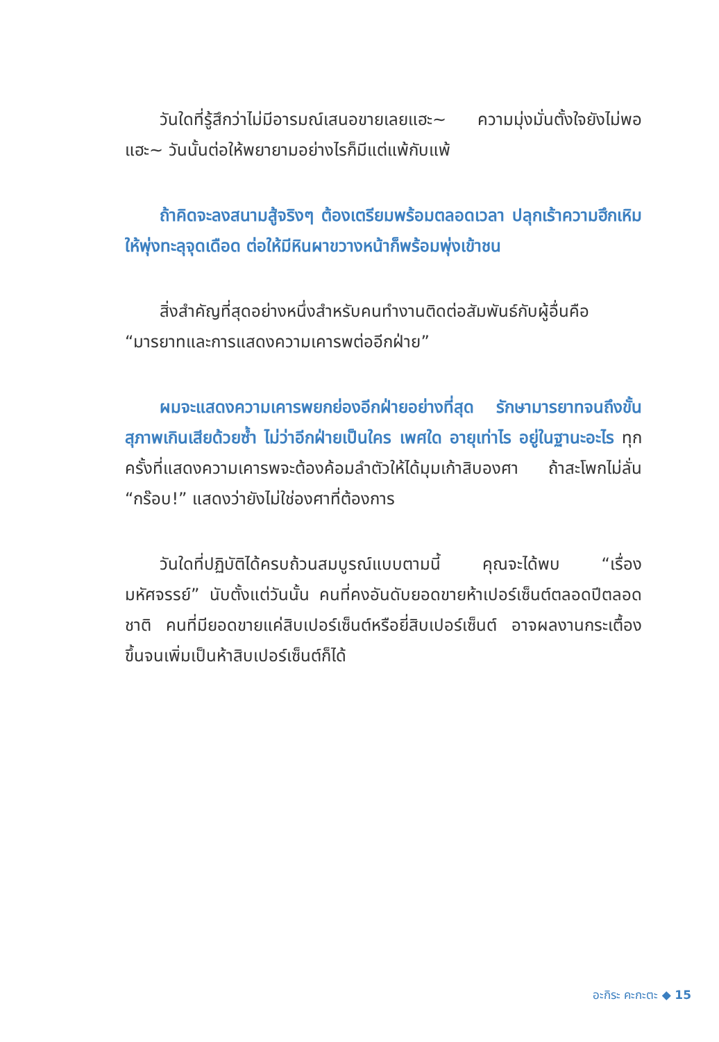วันใดที่รู้สึกว่าไม่มีอารมณ์เสนอขายเลยแฮะ~ ความมุ่งมั่นตั้งใจยังไม่พอแฮะ~ วันนั้นต่อให้พยายามอย่างไรก็มีแต่แพ้กับแพ้
ถ้าคิดจะลงสนามสู้จริงๆ ต้องเตรียมพร้อมตลอดเวลา ปลุกเร้าความฮึกเหิมให้พุ่งทะลุจุดเดือด ต่อให้มีหินผาขวางหน้าก็พร้อมพุ่งเข้าชน
สิ่งสำคัญที่สุดอย่างหนึ่งสำหรับคนทำงานติดต่อสัมพันธ์กับผู้อื่นคือ “มารยาทและการแสดงความเคารพต่ออีกฝ่าย”
ผมจะแสดงความเคารพยกย่องอีกฝ่ายอย่างที่สุด รักษามารยาทจนถึงขั้นสุภาพเกินเสียด้วยซ้ำ ไม่ว่าอีกฝ่ายเป็นใคร เพศใด อายุเท่าไร อยู่ในฐานะอะไร ทุกครั้งที่แสดงความเคารพจะต้องค้อมลำตัวให้ได้มุมเก้าสิบองศา ถ้าสะโพกไม่ลั่น “กร๊อบ!” แสดงว่ายังไม่ใช่องศาที่ต้องการ
วันใดที่ปฏิบัติได้ครบถ้วนสมบูรณ์แบบตามนี้ คุณจะได้พบ “เรื่องมหัศจรรย์” นับตั้งแต่วันนั้น คนที่คงอันดับยอดขายห้าเปอร์เซ็นต์ตลอดปีตลอดชาติ คนที่มียอดขายแค่สิบเปอร์เซ็นต์หรือยี่สิบเปอร์เซ็นต์ อาจผลงานกระเตื้องขึ้นจนเพิ่มเป็นห้าสิบเปอร์เซ็นต์ก็ได้
อะกิระ คะกะตะ ◆ 15